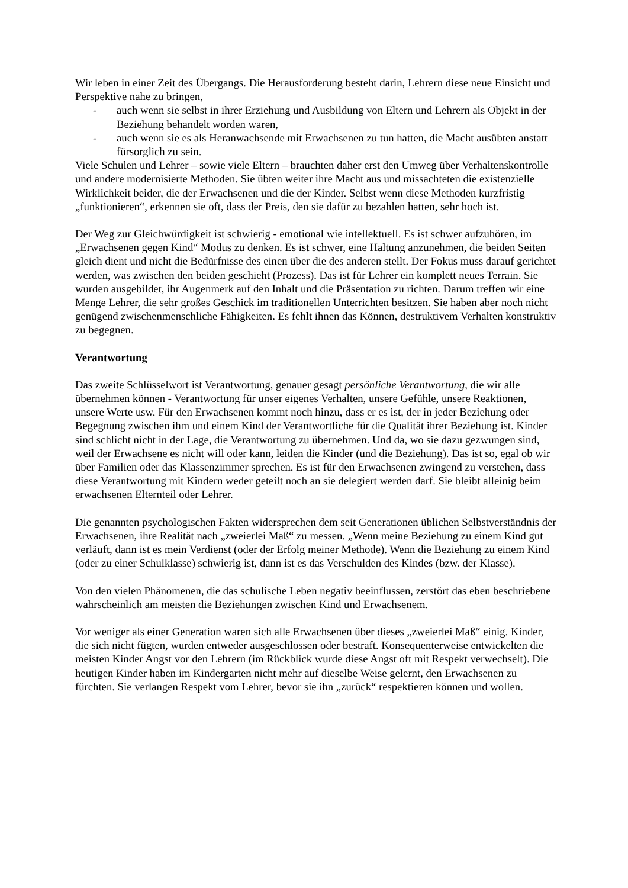Wir leben in einer Zeit des Übergangs. Die Herausforderung besteht darin, Lehrern diese neue Einsicht und Perspektive nahe zu bringen,
- auch wenn sie selbst in ihrer Erziehung und Ausbildung von Eltern und Lehrern als Objekt in der Beziehung behandelt worden waren,
- auch wenn sie es als Heranwachsende mit Erwachsenen zu tun hatten, die Macht ausübten anstatt fürsorglich zu sein.
Viele Schulen und Lehrer – sowie viele Eltern – brauchten daher erst den Umweg über Verhaltenskontrolle und andere modernisierte Methoden. Sie übten weiter ihre Macht aus und missachteten die existenzielle Wirklichkeit beider, die der Erwachsenen und die der Kinder. Selbst wenn diese Methoden kurzfristig „funktionieren“, erkennen sie oft, dass der Preis, den sie dafür zu bezahlen hatten, sehr hoch ist.
Der Weg zur Gleichwürdigkeit ist schwierig - emotional wie intellektuell. Es ist schwer aufzuhören, im „Erwachsenen gegen Kind“ Modus zu denken. Es ist schwer, eine Haltung anzunehmen, die beiden Seiten gleich dient und nicht die Bedürfnisse des einen über die des anderen stellt. Der Fokus muss darauf gerichtet werden, was zwischen den beiden geschieht (Prozess). Das ist für Lehrer ein komplett neues Terrain. Sie wurden ausgebildet, ihr Augenmerk auf den Inhalt und die Präsentation zu richten. Darum treffen wir eine Menge Lehrer, die sehr großes Geschick im traditionellen Unterrichten besitzen. Sie haben aber noch nicht genügend zwischenmenschliche Fähigkeiten. Es fehlt ihnen das Können, destruktivem Verhalten konstruktiv zu begegnen.
Verantwortung
Das zweite Schlüsselwort ist Verantwortung, genauer gesagt persönliche Verantwortung, die wir alle übernehmen können - Verantwortung für unser eigenes Verhalten, unsere Gefühle, unsere Reaktionen, unsere Werte usw. Für den Erwachsenen kommt noch hinzu, dass er es ist, der in jeder Beziehung oder Begegnung zwischen ihm und einem Kind der Verantwortliche für die Qualität ihrer Beziehung ist. Kinder sind schlicht nicht in der Lage, die Verantwortung zu übernehmen. Und da, wo sie dazu gezwungen sind, weil der Erwachsene es nicht will oder kann, leiden die Kinder (und die Beziehung). Das ist so, egal ob wir über Familien oder das Klassenzimmer sprechen. Es ist für den Erwachsenen zwingend zu verstehen, dass diese Verantwortung mit Kindern weder geteilt noch an sie delegiert werden darf. Sie bleibt alleinig beim erwachsenen Elternteil oder Lehrer.
Die genannten psychologischen Fakten widersprechen dem seit Generationen üblichen Selbstverständnis der Erwachsenen, ihre Realität nach „zweierlei Maß“ zu messen. „Wenn meine Beziehung zu einem Kind gut verläuft, dann ist es mein Verdienst (oder der Erfolg meiner Methode). Wenn die Beziehung zu einem Kind (oder zu einer Schulklasse) schwierig ist, dann ist es das Verschulden des Kindes (bzw. der Klasse).
Von den vielen Phänomenen, die das schulische Leben negativ beeinflussen, zerstört das eben beschriebene wahrscheinlich am meisten die Beziehungen zwischen Kind und Erwachsenem.
Vor weniger als einer Generation waren sich alle Erwachsenen über dieses „zweierlei Maß“ einig. Kinder, die sich nicht fügten, wurden entweder ausgeschlossen oder bestraft. Konsequenterweise entwickelten die meisten Kinder Angst vor den Lehrern (im Rückblick wurde diese Angst oft mit Respekt verwechselt). Die heutigen Kinder haben im Kindergarten nicht mehr auf dieselbe Weise gelernt, den Erwachsenen zu fürchten. Sie verlangen Respekt vom Lehrer, bevor sie ihn „zurück“ respektieren können und wollen.